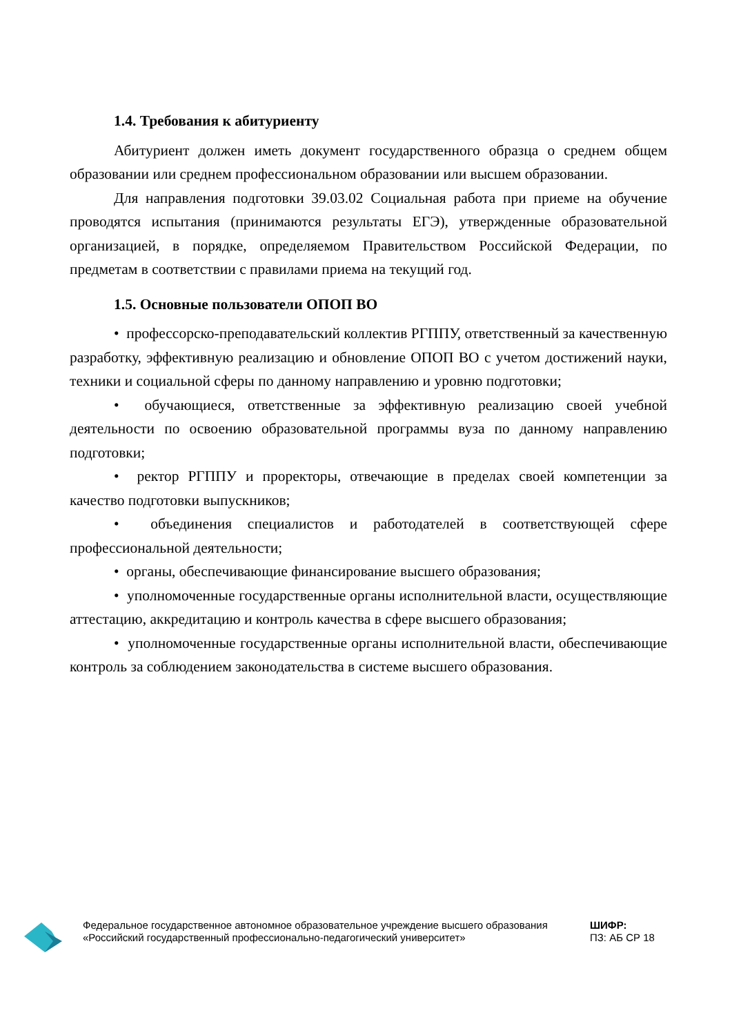1.4. Требования к абитуриенту
Абитуриент должен иметь документ государственного образца о среднем общем образовании или среднем профессиональном образовании или высшем образовании.
Для направления подготовки 39.03.02 Социальная работа при приеме на обучение проводятся испытания (принимаются результаты ЕГЭ), утвержденные образовательной организацией, в порядке, определяемом Правительством Российской Федерации, по предметам в соответствии с правилами приема на текущий год.
1.5. Основные пользователи ОПОП ВО
• профессорско-преподавательский коллектив РГППУ, ответственный за качественную разработку, эффективную реализацию и обновление ОПОП ВО с учетом достижений науки, техники и социальной сферы по данному направлению и уровню подготовки;
• обучающиеся, ответственные за эффективную реализацию своей учебной деятельности по освоению образовательной программы вуза по данному направлению подготовки;
• ректор РГППУ и проректоры, отвечающие в пределах своей компетенции за качество подготовки выпускников;
• объединения специалистов и работодателей в соответствующей сфере профессиональной деятельности;
• органы, обеспечивающие финансирование высшего образования;
• уполномоченные государственные органы исполнительной власти, осуществляющие аттестацию, аккредитацию и контроль качества в сфере высшего образования;
• уполномоченные государственные органы исполнительной власти, обеспечивающие контроль за соблюдением законодательства в системе высшего образования.
Федеральное государственное автономное образовательное учреждение высшего образования «Российский государственный профессионально-педагогический университет»
ШИФР:
ПЗ: АБ СР 18